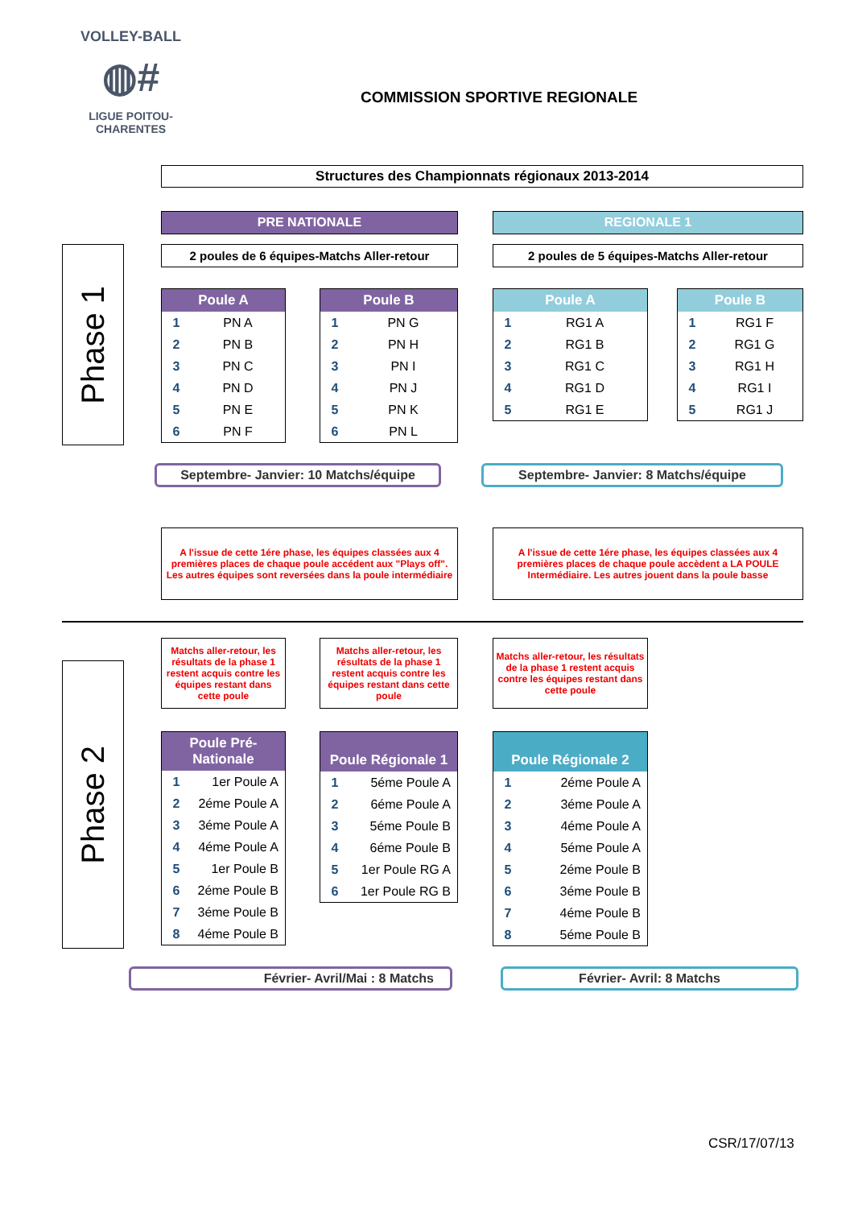VOLLEY-BALL
◍#
LIGUE POITOU-CHARENTES
COMMISSION SPORTIVE REGIONALE
Structures des Championnats régionaux 2013-2014
PRE NATIONALE REGIONALE 1
2 poules de 6 équipes-Matchs Aller-retour 2 poules de 5 équipes-Matchs Aller-retour
Phase 1
| Poule A | |
| --- | --- |
| 1 | PN A |
| 2 | PN B |
| 3 | PN C |
| 4 | PN D |
| 5 | PN E |
| 6 | PN F |
| Poule B | |
| --- | --- |
| 1 | PN G |
| 2 | PN H |
| 3 | PN I |
| 4 | PN J |
| 5 | PN K |
| 6 | PN L |
| Poule A | |
| --- | --- |
| 1 | RG1 A |
| 2 | RG1 B |
| 3 | RG1 C |
| 4 | RG1 D |
| 5 | RG1 E |
| Poule B | |
| --- | --- |
| 1 | RG1 F |
| 2 | RG1 G |
| 3 | RG1 H |
| 4 | RG1 I |
| 5 | RG1 J |
Septembre- Janvier: 10 Matchs/équipe Septembre- Janvier: 8 Matchs/équipe
A l'issue de cette 1ére phase, les équipes classées aux 4 premières places de chaque poule accédent aux "Plays off". Les autres équipes sont reversées dans la poule intermédiaire
A l'issue de cette 1ére phase, les équipes classées aux 4 premières places de chaque poule accèdent a LA POULE Intermédiaire. Les autres jouent dans la poule basse
Matchs aller-retour, les résultats de la phase 1 restent acquis contre les équipes restant dans cette poule
Matchs aller-retour, les résultats de la phase 1 restent acquis contre les équipes restant dans cette poule
Matchs aller-retour, les résultats de la phase 1 restent acquis contre les équipes restant dans cette poule
Phase 2
| Poule Pré- Nationale | |
| --- | --- |
| 1 | 1er Poule A |
| 2 | 2éme Poule A |
| 3 | 3éme Poule A |
| 4 | 4éme Poule A |
| 5 | 1er Poule B |
| 6 | 2éme Poule B |
| 7 | 3éme Poule B |
| 8 | 4éme Poule B |
| Poule Régionale 1 | |
| --- | --- |
| 1 | 5éme Poule A |
| 2 | 6éme Poule A |
| 3 | 5éme Poule B |
| 4 | 6éme Poule B |
| 5 | 1er Poule RG A |
| 6 | 1er Poule RG B |
| Poule Régionale 2 | |
| --- | --- |
| 1 | 2éme Poule A |
| 2 | 3éme Poule A |
| 3 | 4éme Poule A |
| 4 | 5éme Poule A |
| 5 | 2éme Poule B |
| 6 | 3éme Poule B |
| 7 | 4éme Poule B |
| 8 | 5éme Poule B |
Février- Avril/Mai : 8 Matchs Février- Avril: 8 Matchs
CSR/17/07/13